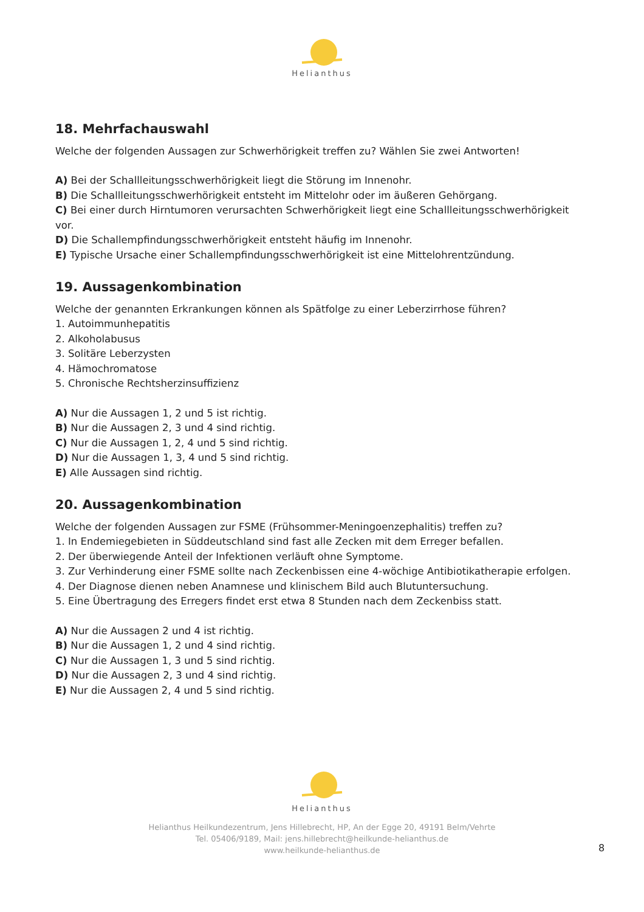Helianthus
18. Mehrfachauswahl
Welche der folgenden Aussagen zur Schwerhörigkeit treffen zu? Wählen Sie zwei Antworten!
A) Bei der Schallleitungsschwerhörigkeit liegt die Störung im Innenohr.
B) Die Schallleitungsschwerhörigkeit entsteht im Mittelohr oder im äußeren Gehörgang.
C) Bei einer durch Hirntumoren verursachten Schwerhörigkeit liegt eine Schallleitungsschwerhörigkeit vor.
D) Die Schallempfindungsschwerhörigkeit entsteht häufig im Innenohr.
E) Typische Ursache einer Schallempfindungsschwerhörigkeit ist eine Mittelohrentzündung.
19. Aussagenkombination
Welche der genannten Erkrankungen können als Spätfolge zu einer Leberzirrhose führen?
1. Autoimmunhepatitis
2. Alkoholabusus
3. Solitäre Leberzysten
4. Hämochromatose
5. Chronische Rechtsherzinsuffizienz
A) Nur die Aussagen 1, 2 und 5 ist richtig.
B) Nur die Aussagen 2, 3 und 4 sind richtig.
C) Nur die Aussagen 1, 2, 4 und 5 sind richtig.
D) Nur die Aussagen 1, 3, 4 und 5 sind richtig.
E) Alle Aussagen sind richtig.
20. Aussagenkombination
Welche der folgenden Aussagen zur FSME (Frühsommer-Meningoenzephalitis) treffen zu?
1. In Endemiegebieten in Süddeutschland sind fast alle Zecken mit dem Erreger befallen.
2. Der überwiegende Anteil der Infektionen verläuft ohne Symptome.
3. Zur Verhinderung einer FSME sollte nach Zeckenbissen eine 4-wöchige Antibiotikatherapie erfolgen.
4. Der Diagnose dienen neben Anamnese und klinischem Bild auch Blutuntersuchung.
5. Eine Übertragung des Erregers findet erst etwa 8 Stunden nach dem Zeckenbiss statt.
A) Nur die Aussagen 2 und 4 ist richtig.
B) Nur die Aussagen 1, 2 und 4 sind richtig.
C) Nur die Aussagen 1, 3 und 5 sind richtig.
D) Nur die Aussagen 2, 3 und 4 sind richtig.
E) Nur die Aussagen 2, 4 und 5 sind richtig.
Helianthus
Helianthus Heilkundezentrum, Jens Hillebrecht, HP, An der Egge 20, 49191 Belm/Vehrte
Tel. 05406/9189, Mail: jens.hillebrecht@heilkunde-helianthus.de
www.heilkunde-helianthus.de
8